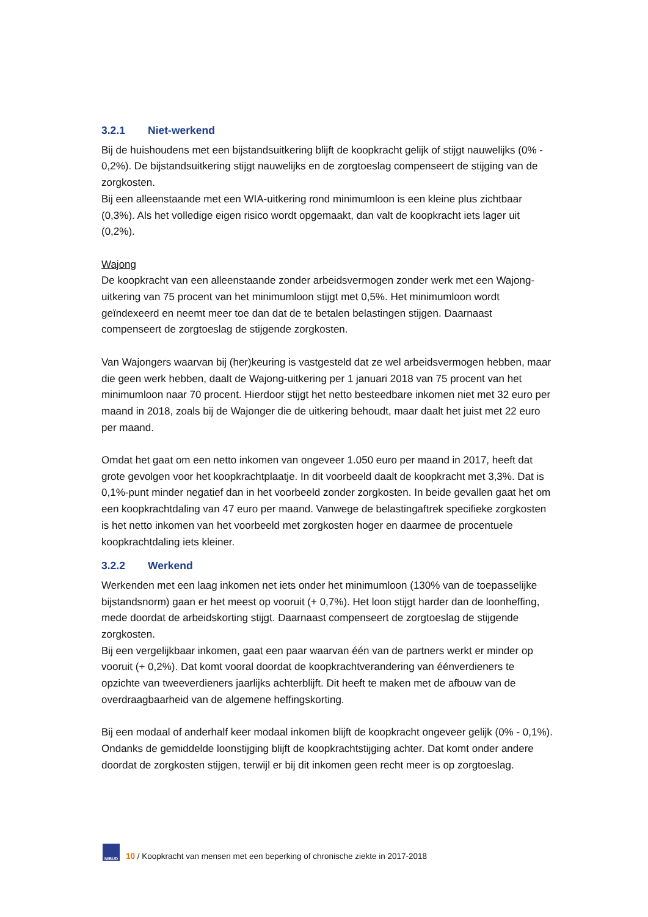3.2.1 Niet-werkend
Bij de huishoudens met een bijstandsuitkering blijft de koopkracht gelijk of stijgt nauwelijks (0% - 0,2%). De bijstandsuitkering stijgt nauwelijks en de zorgtoeslag compenseert de stijging van de zorgkosten.
Bij een alleenstaande met een WIA-uitkering rond minimumloon is een kleine plus zichtbaar (0,3%). Als het volledige eigen risico wordt opgemaakt, dan valt de koopkracht iets lager uit (0,2%).
Wajong
De koopkracht van een alleenstaande zonder arbeidsvermogen zonder werk met een Wajong-uitkering van 75 procent van het minimumloon stijgt met 0,5%. Het minimumloon wordt geïndexeerd en neemt meer toe dan dat de te betalen belastingen stijgen. Daarnaast compenseert de zorgtoeslag de stijgende zorgkosten.
Van Wajongers waarvan bij (her)keuring is vastgesteld dat ze wel arbeidsvermogen hebben, maar die geen werk hebben, daalt de Wajong-uitkering per 1 januari 2018 van 75 procent van het minimumloon naar 70 procent. Hierdoor stijgt het netto besteedbare inkomen niet met 32 euro per maand in 2018, zoals bij de Wajonger die de uitkering behoudt, maar daalt het juist met 22 euro per maand.
Omdat het gaat om een netto inkomen van ongeveer 1.050 euro per maand in 2017, heeft dat grote gevolgen voor het koopkrachtplaatje. In dit voorbeeld daalt de koopkracht met 3,3%. Dat is 0,1%-punt minder negatief dan in het voorbeeld zonder zorgkosten. In beide gevallen gaat het om een koopkrachtdaling van 47 euro per maand. Vanwege de belastingaftrek specifieke zorgkosten is het netto inkomen van het voorbeeld met zorgkosten hoger en daarmee de procentuele koopkrachtdaling iets kleiner.
3.2.2 Werkend
Werkenden met een laag inkomen net iets onder het minimumloon (130% van de toepasselijke bijstandsnorm) gaan er het meest op vooruit (+ 0,7%). Het loon stijgt harder dan de loonheffing, mede doordat de arbeidskorting stijgt. Daarnaast compenseert de zorgtoeslag de stijgende zorgkosten.
Bij een vergelijkbaar inkomen, gaat een paar waarvan één van de partners werkt er minder op vooruit (+ 0,2%). Dat komt vooral doordat de koopkrachtverandering van éénverdieners te opzichte van tweeverdieners jaarlijks achterblijft. Dit heeft te maken met de afbouw van de overdraagbaarheid van de algemene heffingskorting.
Bij een modaal of anderhalf keer modaal inkomen blijft de koopkracht ongeveer gelijk (0% - 0,1%). Ondanks de gemiddelde loonstijging blijft de koopkrachtstijging achter. Dat komt onder andere doordat de zorgkosten stijgen, terwijl er bij dit inkomen geen recht meer is op zorgtoeslag.
NIBUD
10 / Koopkracht van mensen met een beperking of chronische ziekte in 2017-2018